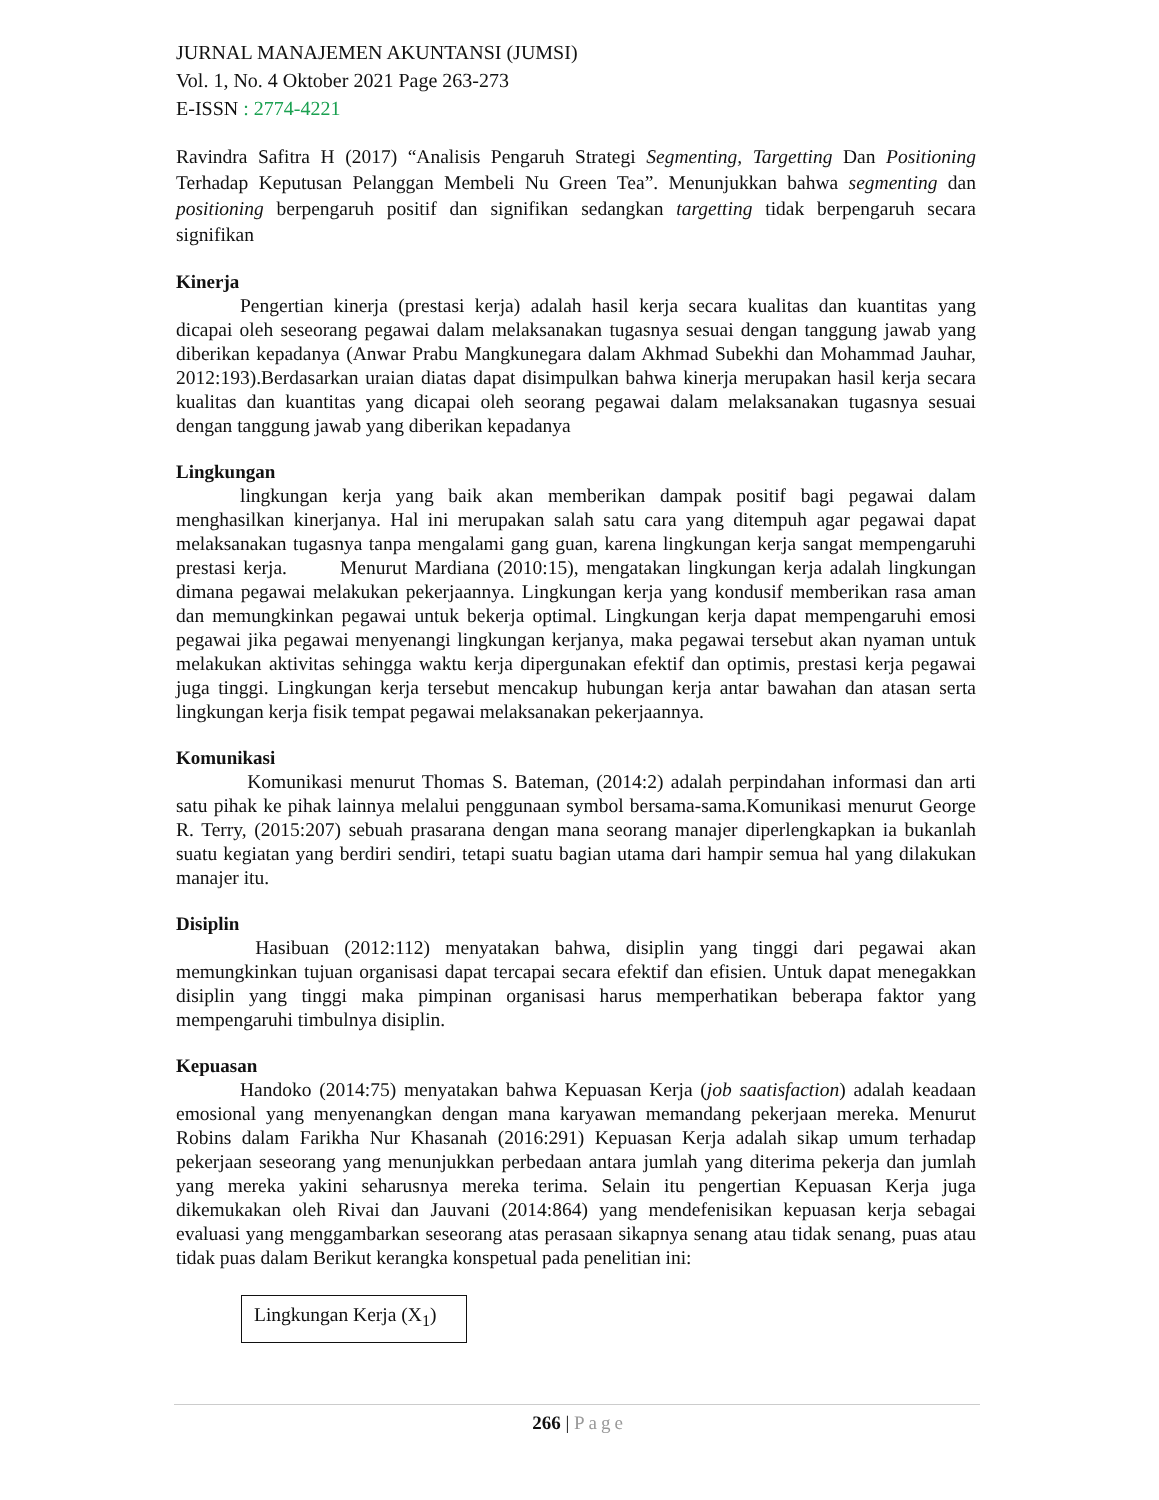JURNAL MANAJEMEN AKUNTANSI (JUMSI)
Vol. 1, No. 4 Oktober 2021 Page 263-273
E-ISSN : 2774-4221
Ravindra Safitra H (2017) “Analisis Pengaruh Strategi Segmenting, Targetting Dan Positioning Terhadap Keputusan Pelanggan Membeli Nu Green Tea”. Menunjukkan bahwa segmenting dan positioning berpengaruh positif dan signifikan sedangkan targetting tidak berpengaruh secara signifikan
Kinerja
Pengertian kinerja (prestasi kerja) adalah hasil kerja secara kualitas dan kuantitas yang dicapai oleh seseorang pegawai dalam melaksanakan tugasnya sesuai dengan tanggung jawab yang diberikan kepadanya (Anwar Prabu Mangkunegara dalam Akhmad Subekhi dan Mohammad Jauhar, 2012:193).Berdasarkan uraian diatas dapat disimpulkan bahwa kinerja merupakan hasil kerja secara kualitas dan kuantitas yang dicapai oleh seorang pegawai dalam melaksanakan tugasnya sesuai dengan tanggung jawab yang diberikan kepadanya
Lingkungan
lingkungan kerja yang baik akan memberikan dampak positif bagi pegawai dalam menghasilkan kinerjanya. Hal ini merupakan salah satu cara yang ditempuh agar pegawai dapat melaksanakan tugasnya tanpa mengalami gang guan, karena lingkungan kerja sangat mempengaruhi prestasi kerja. Menurut Mardiana (2010:15), mengatakan lingkungan kerja adalah lingkungan dimana pegawai melakukan pekerjaannya. Lingkungan kerja yang kondusif memberikan rasa aman dan memungkinkan pegawai untuk bekerja optimal. Lingkungan kerja dapat mempengaruhi emosi pegawai jika pegawai menyenangi lingkungan kerjanya, maka pegawai tersebut akan nyaman untuk melakukan aktivitas sehingga waktu kerja dipergunakan efektif dan optimis, prestasi kerja pegawai juga tinggi. Lingkungan kerja tersebut mencakup hubungan kerja antar bawahan dan atasan serta lingkungan kerja fisik tempat pegawai melaksanakan pekerjaannya.
Komunikasi
Komunikasi menurut Thomas S. Bateman, (2014:2) adalah perpindahan informasi dan arti satu pihak ke pihak lainnya melalui penggunaan symbol bersama-sama.Komunikasi menurut George R. Terry, (2015:207) sebuah prasarana dengan mana seorang manajer diperlengkapkan ia bukanlah suatu kegiatan yang berdiri sendiri, tetapi suatu bagian utama dari hampir semua hal yang dilakukan manajer itu.
Disiplin
Hasibuan (2012:112) menyatakan bahwa, disiplin yang tinggi dari pegawai akan memungkinkan tujuan organisasi dapat tercapai secara efektif dan efisien. Untuk dapat menegakkan disiplin yang tinggi maka pimpinan organisasi harus memperhatikan beberapa faktor yang mempengaruhi timbulnya disiplin.
Kepuasan
Handoko (2014:75) menyatakan bahwa Kepuasan Kerja (job saatisfaction) adalah keadaan emosional yang menyenangkan dengan mana karyawan memandang pekerjaan mereka. Menurut Robins dalam Farikha Nur Khasanah (2016:291) Kepuasan Kerja adalah sikap umum terhadap pekerjaan seseorang yang menunjukkan perbedaan antara jumlah yang diterima pekerja dan jumlah yang mereka yakini seharusnya mereka terima. Selain itu pengertian Kepuasan Kerja juga dikemukakan oleh Rivai dan Jauvani (2014:864) yang mendefenisikan kepuasan kerja sebagai evaluasi yang menggambarkan seseorang atas perasaan sikapnya senang atau tidak senang, puas atau tidak puas dalam Berikut kerangka konspetual pada penelitian ini:
Lingkungan Kerja (X<sub>1</sub>)
266 | Page